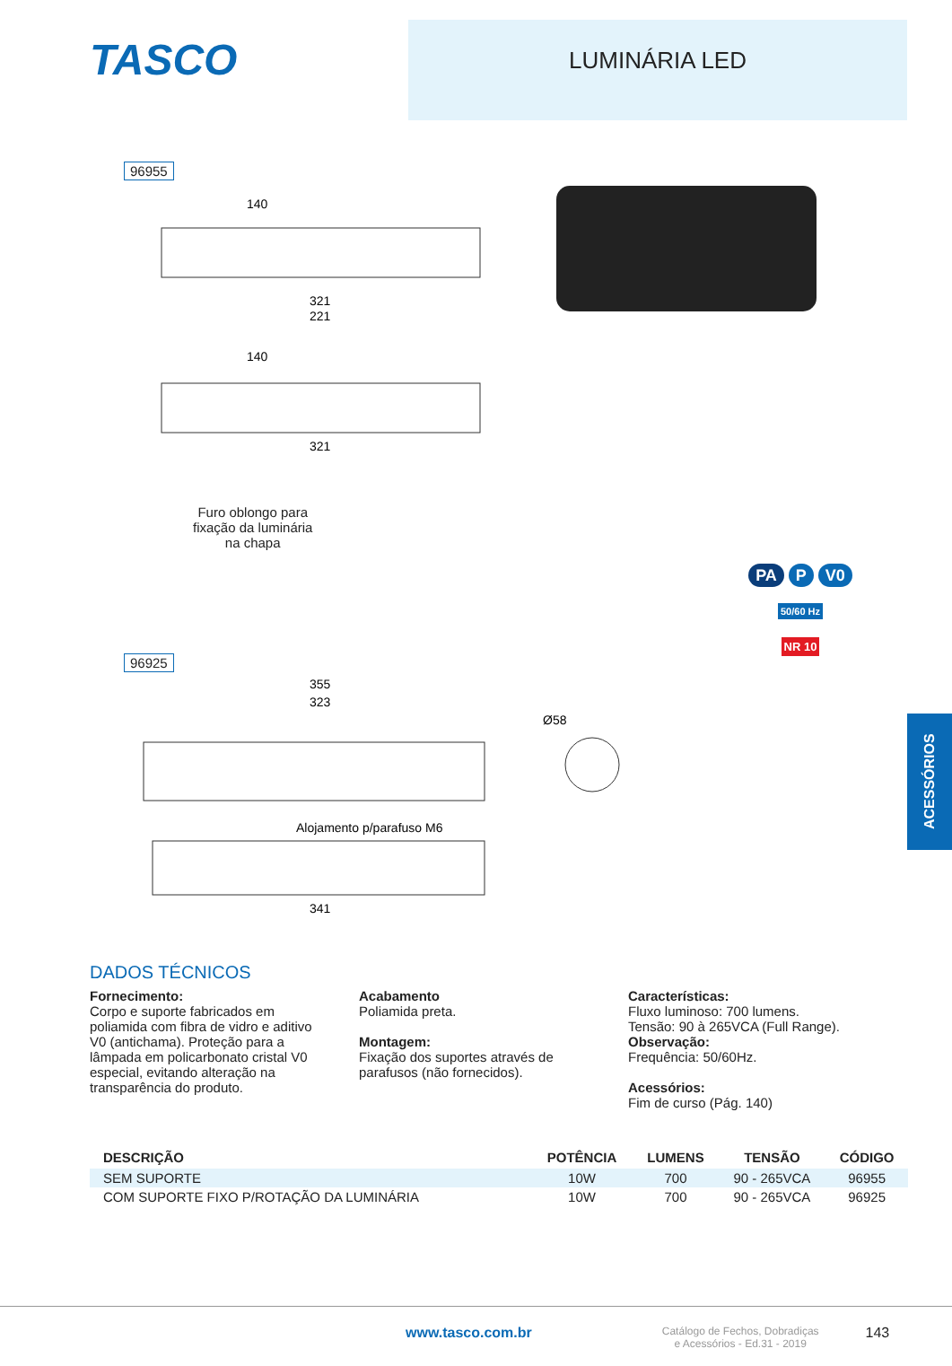TASCO
LUMINÁRIA LED
96955
140
321
221
140
321
Furo oblongo para
fixação da luminária
na chapa
96925
355
323
Alojamento p/parafuso M6
341
Ø58
PA P V0
50/60 Hz
NR 10
ACESSÓRIOS
DADOS TÉCNICOS
Fornecimento:
Corpo e suporte fabricados em poliamida com fibra de vidro e aditivo V0 (antichama). Proteção para a lâmpada em policarbonato cristal V0 especial, evitando alteração na transparência do produto.
Acabamento
Poliamida preta.
Montagem:
Fixação dos suportes através de parafusos (não fornecidos).
Características:
Fluxo luminoso: 700 lumens.
Tensão: 90 à 265VCA (Full Range).
Observação:
Frequência: 50/60Hz.
Acessórios:
Fim de curso (Pág. 140)
| DESCRIÇÃO | POTÊNCIA | LUMENS | TENSÃO | CÓDIGO |
| --- | --- | --- | --- | --- |
| SEM SUPORTE | 10W | 700 | 90 - 265VCA | 96955 |
| COM SUPORTE FIXO P/ROTAÇÃO DA LUMINÁRIA | 10W | 700 | 90 - 265VCA | 96925 |
www.tasco.com.br Catálogo de Fechos, Dobradiças
e Acessórios - Ed.31 - 2019 143